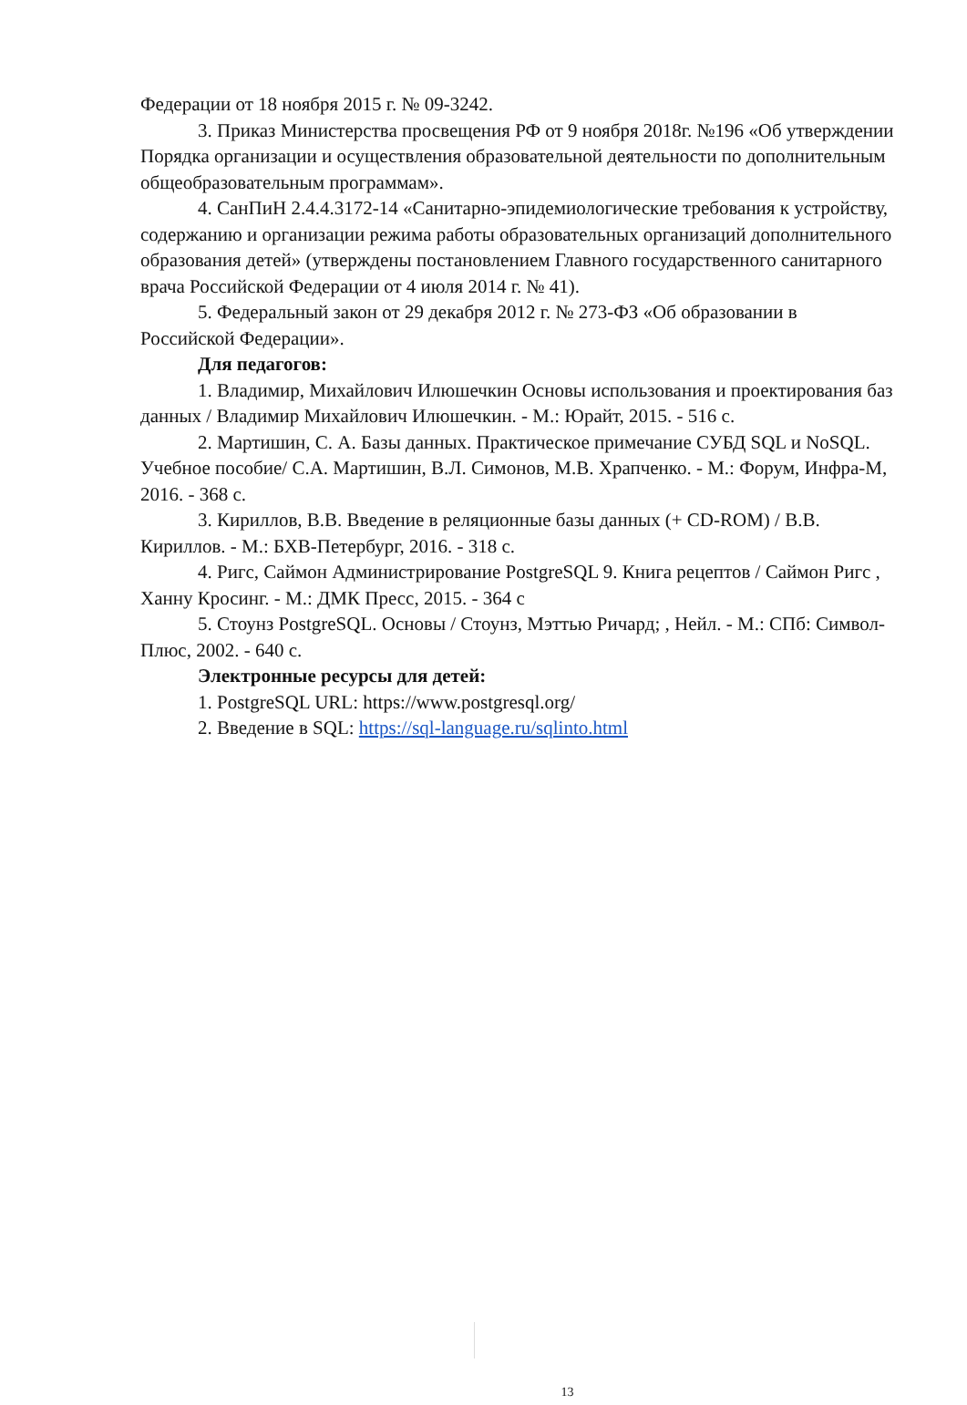Федерации от 18 ноября 2015 г. № 09-3242.
3. Приказ Министерства просвещения РФ от 9 ноября 2018г. №196 «Об утверждении Порядка организации и осуществления образовательной деятельности по дополнительным общеобразовательным программам».
4. СанПиН 2.4.4.3172-14 «Санитарно-эпидемиологические требования к устройству, содержанию и организации режима работы образовательных организаций дополнительного образования детей» (утверждены постановлением Главного государственного санитарного врача Российской Федерации от 4 июля 2014 г. № 41).
5. Федеральный закон от 29 декабря 2012 г. № 273-ФЗ «Об образовании в Российской Федерации».
Для педагогов:
1. Владимир, Михайлович Илюшечкин Основы использования и проектирования баз данных / Владимир Михайлович Илюшечкин. - М.: Юрайт, 2015. - 516 c.
2. Мартишин, С. А. Базы данных. Практическое примечание СУБД SQL и NoSQL. Учебное пособие/ С.А. Мартишин, В.Л. Симонов, М.В. Храпченко. - М.: Форум, Инфра-М, 2016. - 368 c.
3. Кириллов, В.В. Введение в реляционные базы данных (+ CD-ROM) / В.В. Кириллов. - М.: БХВ-Петербург, 2016. - 318 c.
4. Ригс, Саймон Администрирование PostgreSQL 9. Книга рецептов / Саймон Ригс , Ханну Кросинг. - М.: ДМК Пресс, 2015. - 364 c
5. Стоунз PostgreSQL. Основы / Стоунз, Мэттью Ричард; , Нейл. - М.: СПб: Символ-Плюс, 2002. - 640 c.
Электронные ресурсы для детей:
1. PostgreSQL URL: https://www.postgresql.org/
2. Введение в SQL: https://sql-language.ru/sqlinto.html
13